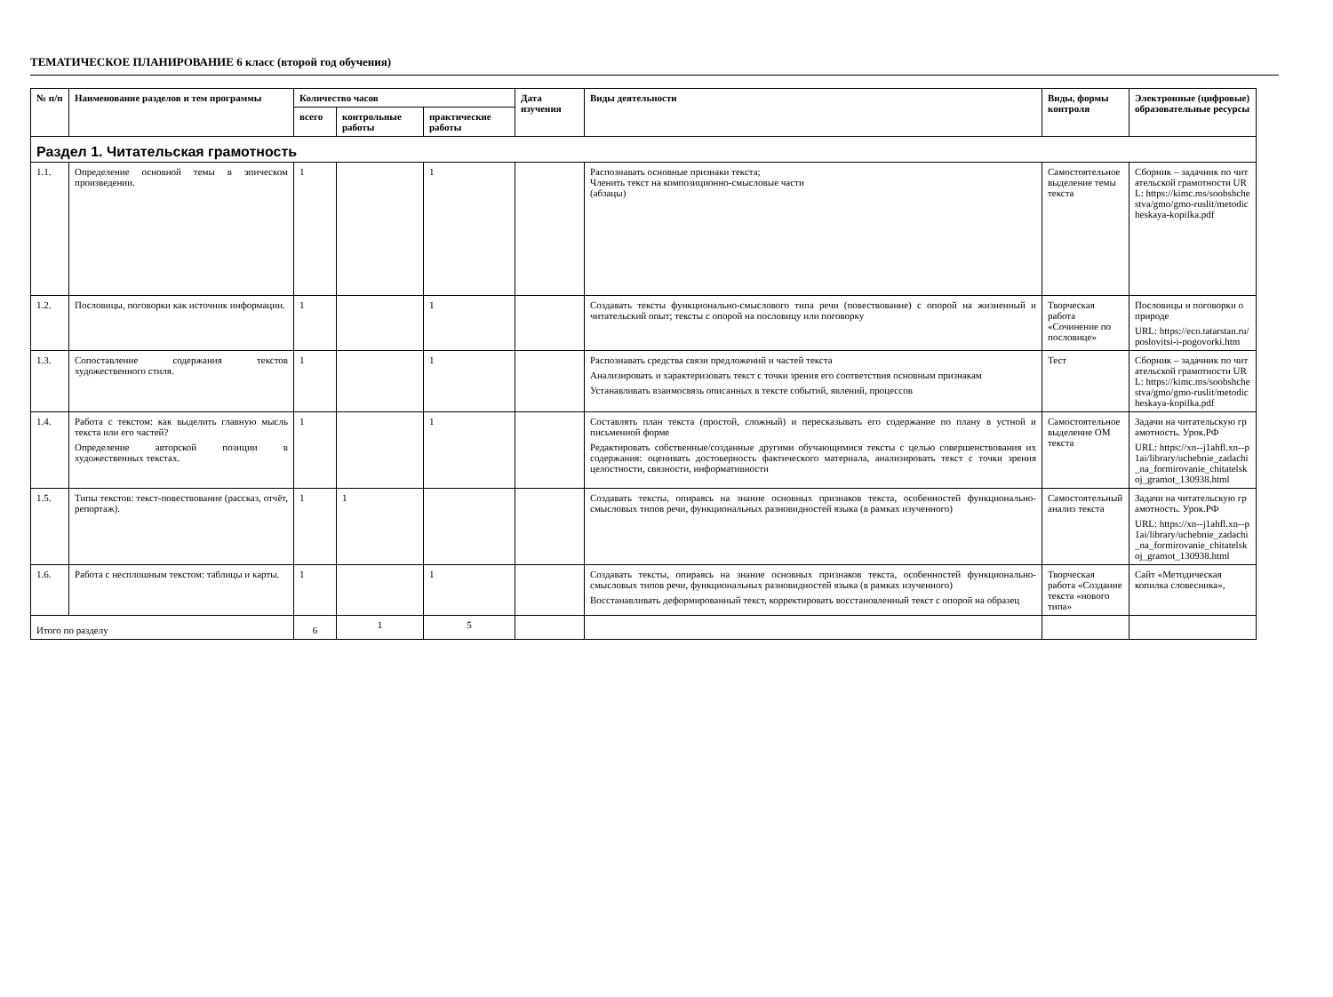ТЕМАТИЧЕСКОЕ ПЛАНИРОВАНИЕ 6 класс (второй год обучения)
| № п/п | Наименование разделов и тем программы | Количество часов | | | Дата изучения | Виды деятельности | Виды, формы контроля | Электронные (цифровые) образовательные ресурсы |
| --- | --- | --- | --- | --- | --- | --- | --- | --- |
| | | всего | контрольные работы | практические работы | | | | |
| Раздел 1. Читательская грамотность | | | | | | | | |
| 1.1. | Определение основной темы в эпическом произведении. | 1 | | 1 | | Распознавать основные признаки текста; Членить текст на композиционно-смысловые части (абзацы) | Самостоятельное выделение темы текста | Сборник – задачник по читательской грамотности URL: https://kimc.ms/soobshchestva/gmo/gmo-ruslit/metodicheskaya-kopilka.pdf |
| 1.2. | Пословицы, поговорки как источник информации. | 1 | | 1 | | Создавать тексты функционально-смыслового типа речи (повествование) с опорой на жизненный и читательский опыт; тексты с опорой на пословицу или поговорку | Творческая работа «Сочинение по пословице» | Пословицы и поговорки о природе URL: https://eco.tatarstan.ru/poslovitsi-i-pogovorki.htm |
| 1.3. | Сопоставление содержания текстов художественного стиля. | 1 | | 1 | | Распознавать средства связи предложений и частей текста Анализировать и характеризовать текст с точки зрения его соответствия основным признакам Устанавливать взаимосвязь описанных в тексте событий, явлений, процессов | Тест | Сборник – задачник по читательской грамотности URL: https://kimc.ms/soobshchestva/gmo/gmo-ruslit/metodicheskaya-kopilka.pdf |
| 1.4. | Работа с текстом: как выделить главную мысль текста или его частей? Определение авторской позиции в художественных текстах. | 1 | | 1 | | Составлять план текста (простой, сложный) и пересказывать его содержание по плану в устной и письменной форме Редактировать собственные/созданные другими обучающимися тексты с целью совершенствования их содержания: оценивать достоверность фактического материала, анализировать текст с точки зрения целостности, связности, информативности | Самостоятельное выделение ОМ текста | Задачи на читательскую грамотность. Урок.РФ URL: https://xn--j1ahfl.xn--p1ai/library/uchebnie_zadachi_na_formirovanie_chitatelskoj_gramot_130938.html |
| 1.5. | Типы текстов: текст-повествование (рассказ, отчёт, репортаж). | 1 | 1 | | | Создавать тексты, опираясь на знание основных признаков текста, особенностей функционально-смысловых типов речи, функциональных разновидностей языка (в рамках изученного) | Самостоятельный анализ текста | Задачи на читательскую грамотность. Урок.РФ URL: https://xn--j1ahfl.xn--p1ai/library/uchebnie_zadachi_na_formirovanie_chitatelskoj_gramot_130938.html |
| 1.6. | Работа с несплошным текстом: таблицы и карты. | 1 | | 1 | | Создавать тексты, опираясь на знание основных признаков текста, особенностей функционально-смысловых типов речи, функциональных разновидностей языка (в рамках изученного) Восстанавливать деформированный текст, корректировать восстановленный текст с опорой на образец | Творческая работа «Создание текста «нового типа» | Сайт «Методическая копилка словесника», |
| Итого по разделу | | 6 | 1 | 5 | | | | |